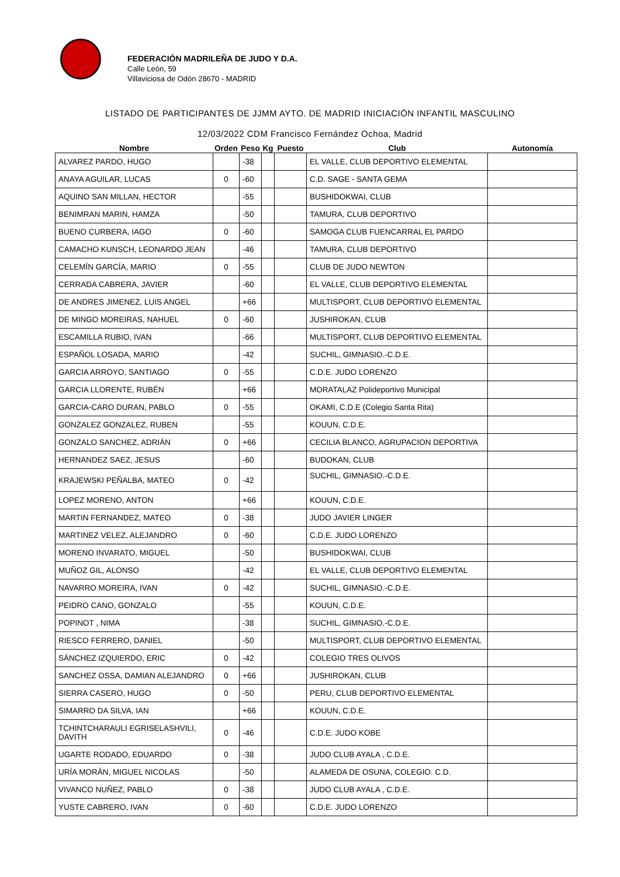FEDERACIÓN MADRILEÑA DE JUDO Y D.A.
Calle León, 59
Villaviciosa de Odón 28670 - MADRID
LISTADO DE PARTICIPANTES DE JJMM AYTO. DE MADRID INICIACIÓN INFANTIL MASCULINO
12/03/2022 CDM Francisco Fernández Ochoa, Madrid
| Nombre | Orden | Peso | Kg | Puesto | Club | Autonomía |
| --- | --- | --- | --- | --- | --- | --- |
| ALVAREZ PARDO, HUGO | | -38 | | | EL VALLE, CLUB DEPORTIVO ELEMENTAL | |
| ANAYA AGUILAR, LUCAS | 0 | -60 | | | C.D. SAGE - SANTA GEMA | |
| AQUINO SAN MILLAN, HECTOR | | -55 | | | BUSHIDOKWAI, CLUB | |
| BENIMRAN MARIN, HAMZA | | -50 | | | TAMURA, CLUB DEPORTIVO | |
| BUENO CURBERA, IAGO | 0 | -60 | | | SAMOGA CLUB FUENCARRAL EL PARDO | |
| CAMACHO KUNSCH, LEONARDO JEAN | | -46 | | | TAMURA, CLUB DEPORTIVO | |
| CELEMÍN GARCÍA, MARIO | 0 | -55 | | | CLUB DE JUDO NEWTON | |
| CERRADA CABRERA, JAVIER | | -60 | | | EL VALLE, CLUB DEPORTIVO ELEMENTAL | |
| DE ANDRES JIMENEZ, LUIS ANGEL | | +66 | | | MULTISPORT, CLUB DEPORTIVO ELEMENTAL | |
| DE MINGO MOREIRAS, NAHUEL | 0 | -60 | | | JUSHIROKAN, CLUB | |
| ESCAMILLA RUBIO, IVAN | | -66 | | | MULTISPORT, CLUB DEPORTIVO ELEMENTAL | |
| ESPAÑOL LOSADA, MARIO | | -42 | | | SUCHIL, GIMNASIO.-C.D.E. | |
| GARCIA ARROYO, SANTIAGO | 0 | -55 | | | C.D.E. JUDO LORENZO | |
| GARCIA LLORENTE, RUBÉN | | +66 | | | MORATALAZ Polideportivo Municipal | |
| GARCIA-CARO DURAN, PABLO | 0 | -55 | | | OKAMI, C.D.E (Colegio Santa Rita) | |
| GONZALEZ GONZALEZ, RUBEN | | -55 | | | KOUUN, C.D.E. | |
| GONZALO SANCHEZ, ADRIÁN | 0 | +66 | | | CECILIA BLANCO, AGRUPACION DEPORTIVA | |
| HERNANDEZ SAEZ, JESUS | | -60 | | | BUDOKAN, CLUB | |
| KRAJEWSKI PEÑALBA, MATEO | 0 | -42 | | | SUCHIL, GIMNASIO.-C.D.E. | |
| LOPEZ MORENO, ANTON | | +66 | | | KOUUN, C.D.E. | |
| MARTIN FERNANDEZ, MATEO | 0 | -38 | | | JUDO JAVIER LINGER | |
| MARTINEZ VELEZ, ALEJANDRO | 0 | -60 | | | C.D.E. JUDO LORENZO | |
| MORENO INVARATO, MIGUEL | | -50 | | | BUSHIDOKWAI, CLUB | |
| MUÑOZ GIL, ALONSO | | -42 | | | EL VALLE, CLUB DEPORTIVO ELEMENTAL | |
| NAVARRO MOREIRA, IVAN | 0 | -42 | | | SUCHIL, GIMNASIO.-C.D.E. | |
| PEIDRO CANO, GONZALO | | -55 | | | KOUUN, C.D.E. | |
| POPINOT , NIMA | | -38 | | | SUCHIL, GIMNASIO.-C.D.E. | |
| RIESCO FERRERO, DANIEL | | -50 | | | MULTISPORT, CLUB DEPORTIVO ELEMENTAL | |
| SÁNCHEZ IZQUIERDO, ERIC | 0 | -42 | | | COLEGIO TRES OLIVOS | |
| SANCHEZ OSSA, DAMIAN ALEJANDRO | 0 | +66 | | | JUSHIROKAN, CLUB | |
| SIERRA CASERO, HUGO | 0 | -50 | | | PERU, CLUB DEPORTIVO ELEMENTAL | |
| SIMARRO DA SILVA, IAN | | +66 | | | KOUUN, C.D.E. | |
| TCHINTCHARAULI EGRISELASHVILI, DAVITH | 0 | -46 | | | C.D.E. JUDO KOBE | |
| UGARTE RODADO, EDUARDO | 0 | -38 | | | JUDO CLUB AYALA , C.D.E. | |
| URÍA MORÁN, MIGUEL NICOLAS | | -50 | | | ALAMEDA DE OSUNA, COLEGIO. C.D. | |
| VIVANCO NUÑEZ, PABLO | 0 | -38 | | | JUDO CLUB AYALA , C.D.E. | |
| YUSTE CABRERO, IVAN | 0 | -60 | | | C.D.E. JUDO LORENZO | |